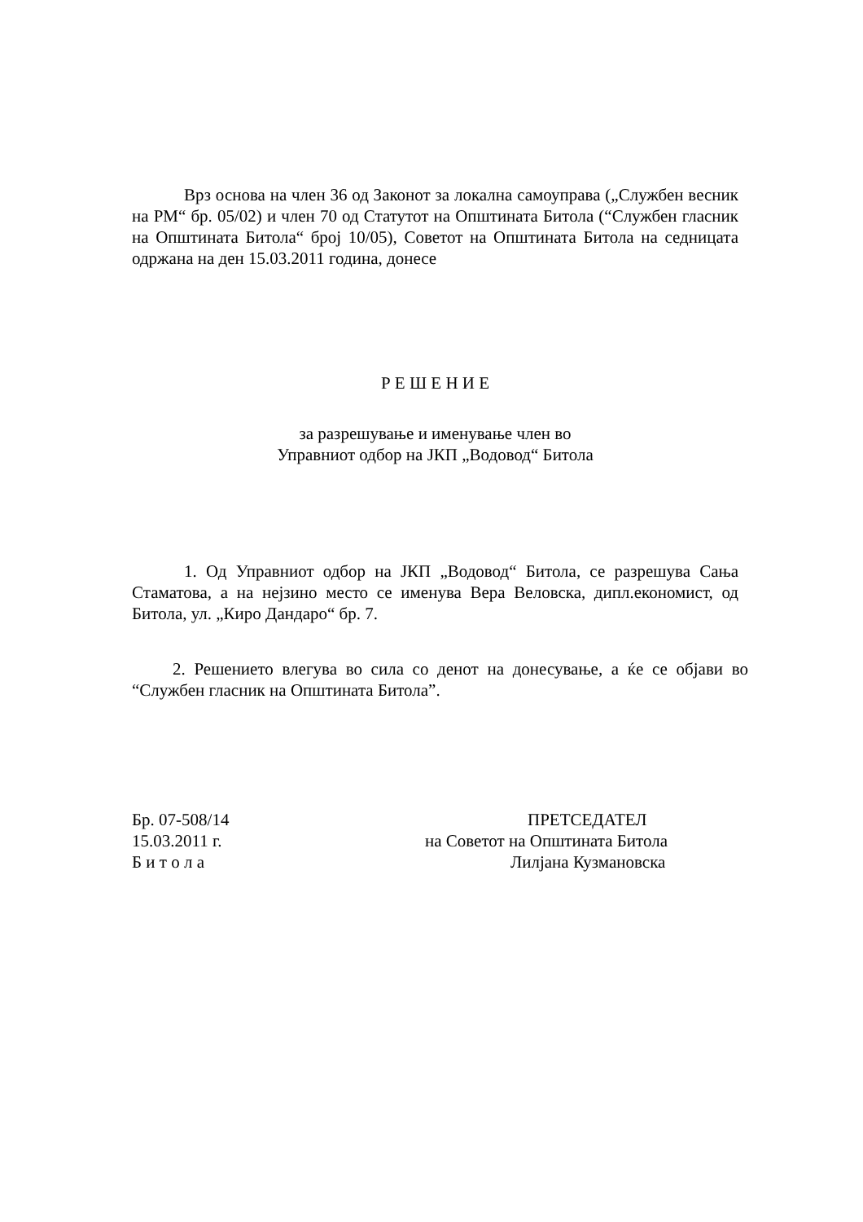Врз основа на член 36 од Законот за локална самоуправа („Службен весник на РМ“ бр. 05/02) и член 70 од Статутот на Општината Битола (“Службен гласник на Општината Битола“ број 10/05), Советот на Општината Битола на седницата одржана на ден 15.03.2011 година, донесе
Р Е Ш Е Н И Е
за разрешување и именување член во
Управниот одбор на ЈКП „Водовод“ Битола
1. Од Управниот одбор на ЈКП „Водовод“ Битола, се разрешува Сања Стаматова, а на нејзино место се именува Вера Веловска, дипл.економист, од Битола, ул. „Киро Дандаро“ бр. 7.
2. Решението влегува во сила со денот на донесување, а ќе се објави во “Службен гласник на Општината Битола”.
| Бр. 07-508/14 | ПРЕТСЕДАТЕЛ |
| 15.03.2011 г. | на Советот на Општината Битола |
| Б и т о л а | Лилјана Кузмановска |